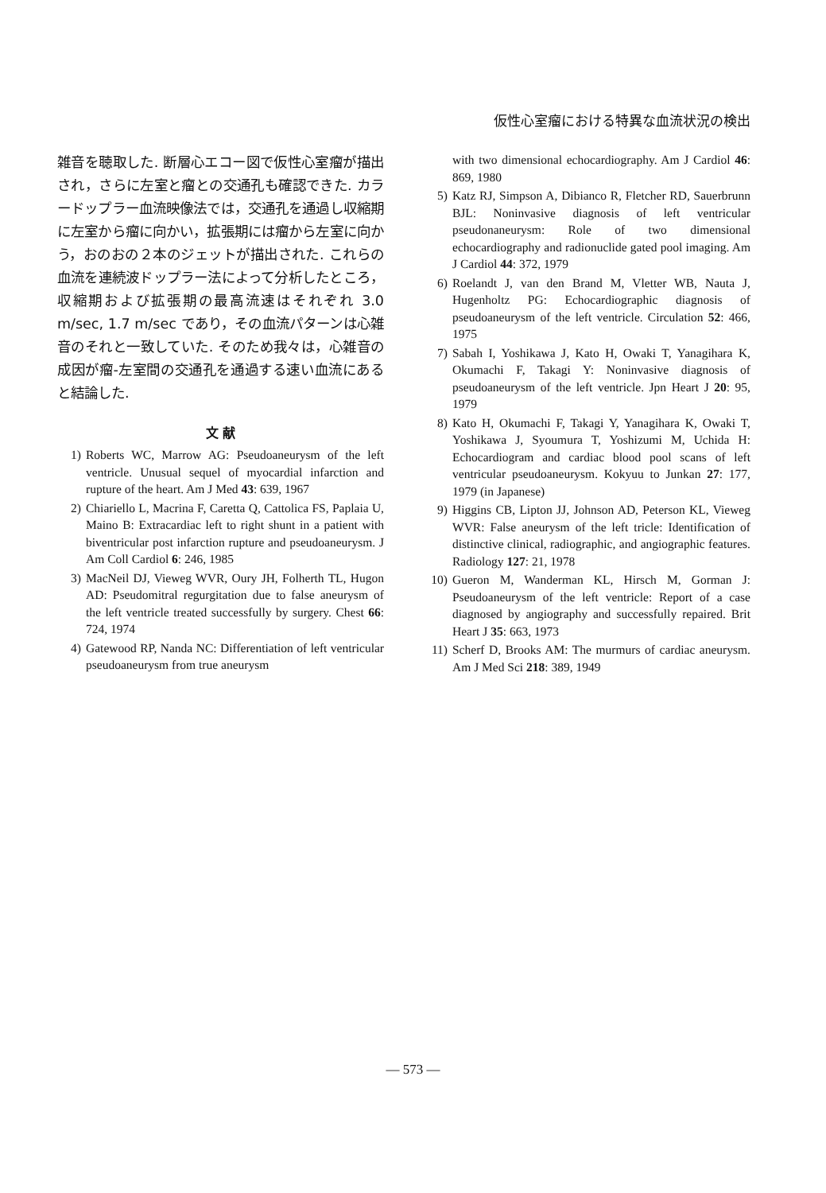仮性心室瘤における特異な血流状況の検出
雑音を聴取した. 断層心エコー図で仮性心室瘤が描出され，さらに左室と瘤との交通孔も確認できた. カラードップラー血流映像法では，交通孔を通過し収縮期に左室から瘤に向かい，拡張期には瘤から左室に向かう，おのおの２本のジェットが描出された. これらの血流を連続波ドップラー法によって分析したところ，収縮期および拡張期の最高流速はそれぞれ 3.0 m/sec, 1.7 m/sec であり，その血流パターンは心雑音のそれと一致していた. そのため我々は，心雑音の成因が瘤-左室間の交通孔を通過する速い血流にあると結論した.
文 献
1) Roberts WC, Marrow AG: Pseudoaneurysm of the left ventricle. Unusual sequel of myocardial infarction and rupture of the heart. Am J Med 43: 639, 1967
2) Chiariello L, Macrina F, Caretta Q, Cattolica FS, Paplaia U, Maino B: Extracardiac left to right shunt in a patient with biventricular post infarction rupture and pseudoaneurysm. J Am Coll Cardiol 6: 246, 1985
3) MacNeil DJ, Vieweg WVR, Oury JH, Folherth TL, Hugon AD: Pseudomitral regurgitation due to false aneurysm of the left ventricle treated successfully by surgery. Chest 66: 724, 1974
4) Gatewood RP, Nanda NC: Differentiation of left ventricular pseudoaneurysm from true aneurysm
with two dimensional echocardiography. Am J Cardiol 46: 869, 1980
5) Katz RJ, Simpson A, Dibianco R, Fletcher RD, Sauerbrunn BJL: Noninvasive diagnosis of left ventricular pseudonaneurysm: Role of two dimensional echocardiography and radionuclide gated pool imaging. Am J Cardiol 44: 372, 1979
6) Roelandt J, van den Brand M, Vletter WB, Nauta J, Hugenholtz PG: Echocardiographic diagnosis of pseudoaneurysm of the left ventricle. Circulation 52: 466, 1975
7) Sabah I, Yoshikawa J, Kato H, Owaki T, Yanagihara K, Okumachi F, Takagi Y: Noninvasive diagnosis of pseudoaneurysm of the left ventricle. Jpn Heart J 20: 95, 1979
8) Kato H, Okumachi F, Takagi Y, Yanagihara K, Owaki T, Yoshikawa J, Syoumura T, Yoshizumi M, Uchida H: Echocardiogram and cardiac blood pool scans of left ventricular pseudoaneurysm. Kokyuu to Junkan 27: 177, 1979 (in Japanese)
9) Higgins CB, Lipton JJ, Johnson AD, Peterson KL, Vieweg WVR: False aneurysm of the left tricle: Identification of distinctive clinical, radiographic, and angiographic features. Radiology 127: 21, 1978
10) Gueron M, Wanderman KL, Hirsch M, Gorman J: Pseudoaneurysm of the left ventricle: Report of a case diagnosed by angiography and successfully repaired. Brit Heart J 35: 663, 1973
11) Scherf D, Brooks AM: The murmurs of cardiac aneurysm. Am J Med Sci 218: 389, 1949
— 573 —